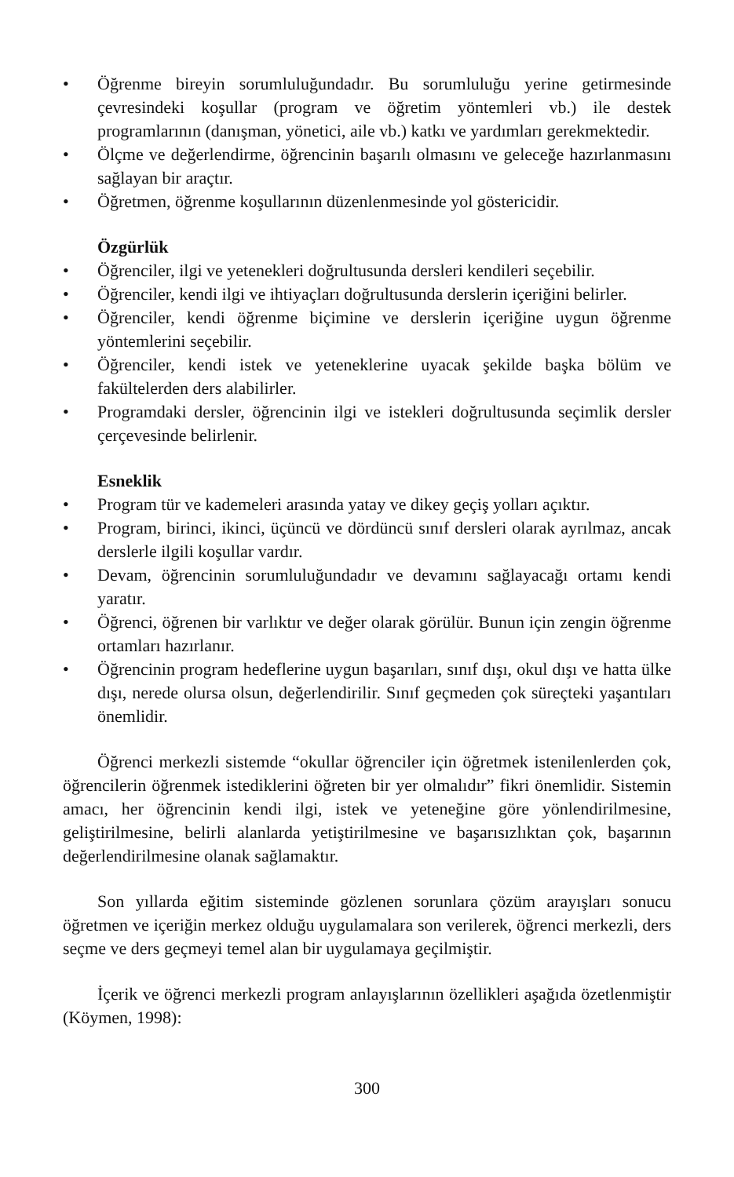• Öğrenme bireyin sorumluluğundadır. Bu sorumluluğu yerine getirmesinde çevresindeki koşullar (program ve öğretim yöntemleri vb.) ile destek programlarının (danışman, yönetici, aile vb.) katkı ve yardımları gerekmektedir.
• Ölçme ve değerlendirme, öğrencinin başarılı olmasını ve geleceğe hazırlanmasını sağlayan bir araçtır.
• Öğretmen, öğrenme koşullarının düzenlenmesinde yol göstericidir.
Özgürlük
• Öğrenciler, ilgi ve yetenekleri doğrultusunda dersleri kendileri seçebilir.
• Öğrenciler, kendi ilgi ve ihtiyaçları doğrultusunda derslerin içeriğini belirler.
• Öğrenciler, kendi öğrenme biçimine ve derslerin içeriğine uygun öğrenme yöntemlerini seçebilir.
• Öğrenciler, kendi istek ve yeteneklerine uyacak şekilde başka bölüm ve fakültelerden ders alabilirler.
• Programdaki dersler, öğrencinin ilgi ve istekleri doğrultusunda seçimlik dersler çerçevesinde belirlenir.
Esneklik
• Program tür ve kademeleri arasında yatay ve dikey geçiş yolları açıktır.
• Program, birinci, ikinci, üçüncü ve dördüncü sınıf dersleri olarak ayrılmaz, ancak derslerle ilgili koşullar vardır.
• Devam, öğrencinin sorumluluğundadır ve devamını sağlayacağı ortamı kendi yaratır.
• Öğrenci, öğrenen bir varlıktır ve değer olarak görülür. Bunun için zengin öğrenme ortamları hazırlanır.
• Öğrencinin program hedeflerine uygun başarıları, sınıf dışı, okul dışı ve hatta ülke dışı, nerede olursa olsun, değerlendirilir. Sınıf geçmeden çok süreçteki yaşantıları önemlidir.
Öğrenci merkezli sistemde “okullar öğrenciler için öğretmek istenilenlerden çok, öğrencilerin öğrenmek istediklerini öğreten bir yer olmalıdır” fikri önemlidir. Sistemin amacı, her öğrencinin kendi ilgi, istek ve yeteneğine göre yönlendirilmesine, geliştirilmesine, belirli alanlarda yetiştirilmesine ve başarısızlıktan çok, başarının değerlendirilmesine olanak sağlamaktır.
Son yıllarda eğitim sisteminde gözlenen sorunlara çözüm arayışları sonucu öğretmen ve içeriğin merkez olduğu uygulamalara son verilerek, öğrenci merkezli, ders seçme ve ders geçmeyi temel alan bir uygulamaya geçilmiştir.
İçerik ve öğrenci merkezli program anlayışlarının özellikleri aşağıda özetlenmiştir (Köymen, 1998):
300